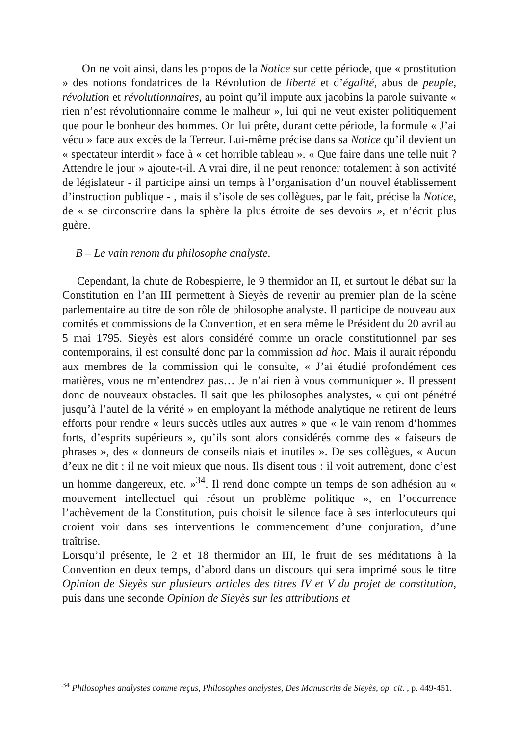On ne voit ainsi, dans les propos de la Notice sur cette période, que « prostitution » des notions fondatrices de la Révolution de liberté et d’égalité, abus de peuple, révolution et révolutionnaires, au point qu’il impute aux jacobins la parole suivante « rien n’est révolutionnaire comme le malheur », lui qui ne veut exister politiquement que pour le bonheur des hommes. On lui prête, durant cette période, la formule « J’ai vécu » face aux excès de la Terreur. Lui-même précise dans sa Notice qu’il devient un « spectateur interdit » face à « cet horrible tableau ». « Que faire dans une telle nuit ? Attendre le jour » ajoute-t-il. A vrai dire, il ne peut renoncer totalement à son activité de législateur - il participe ainsi un temps à l’organisation d’un nouvel établissement d’instruction publique - , mais il s’isole de ses collègues, par le fait, précise la Notice, de « se circonscrire dans la sphère la plus étroite de ses devoirs », et n’écrit plus guère.
B – Le vain renom du philosophe analyste.
Cependant, la chute de Robespierre, le 9 thermidor an II, et surtout le débat sur la Constitution en l’an III permettent à Sieyès de revenir au premier plan de la scène parlementaire au titre de son rôle de philosophe analyste. Il participe de nouveau aux comités et commissions de la Convention, et en sera même le Président du 20 avril au 5 mai 1795. Sieyès est alors considéré comme un oracle constitutionnel par ses contemporains, il est consulté donc par la commission ad hoc. Mais il aurait répondu aux membres de la commission qui le consulte, « J’ai étudié profondément ces matières, vous ne m’entendrez pas… Je n’ai rien à vous communiquer ». Il pressent donc de nouveaux obstacles. Il sait que les philosophes analystes, « qui ont pénétré jusqu’à l’autel de la vérité » en employant la méthode analytique ne retirent de leurs efforts pour rendre « leurs succès utiles aux autres » que « le vain renom d’hommes forts, d’esprits supérieurs », qu’ils sont alors considérés comme des « faiseurs de phrases », des « donneurs de conseils niais et inutiles ». De ses collègues, « Aucun d’eux ne dit : il ne voit mieux que nous. Ils disent tous : il voit autrement, donc c’est un homme dangereux, etc. »<sup>34</sup>. Il rend donc compte un temps de son adhésion au « mouvement intellectuel qui résout un problème politique », en l’occurrence l’achèvement de la Constitution, puis choisit le silence face à ses interlocuteurs qui croient voir dans ses interventions le commencement d’une conjuration, d’une traîtrise.
Lorsqu’il présente, le 2 et 18 thermidor an III, le fruit de ses méditations à la Convention en deux temps, d’abord dans un discours qui sera imprimé sous le titre Opinion de Sieyès sur plusieurs articles des titres IV et V du projet de constitution, puis dans une seconde Opinion de Sieyès sur les attributions et
<sup>34</sup> Philosophes analystes comme reçus, Philosophes analystes, Des Manuscrits de Sieyès, op. cit. , p. 449-451.